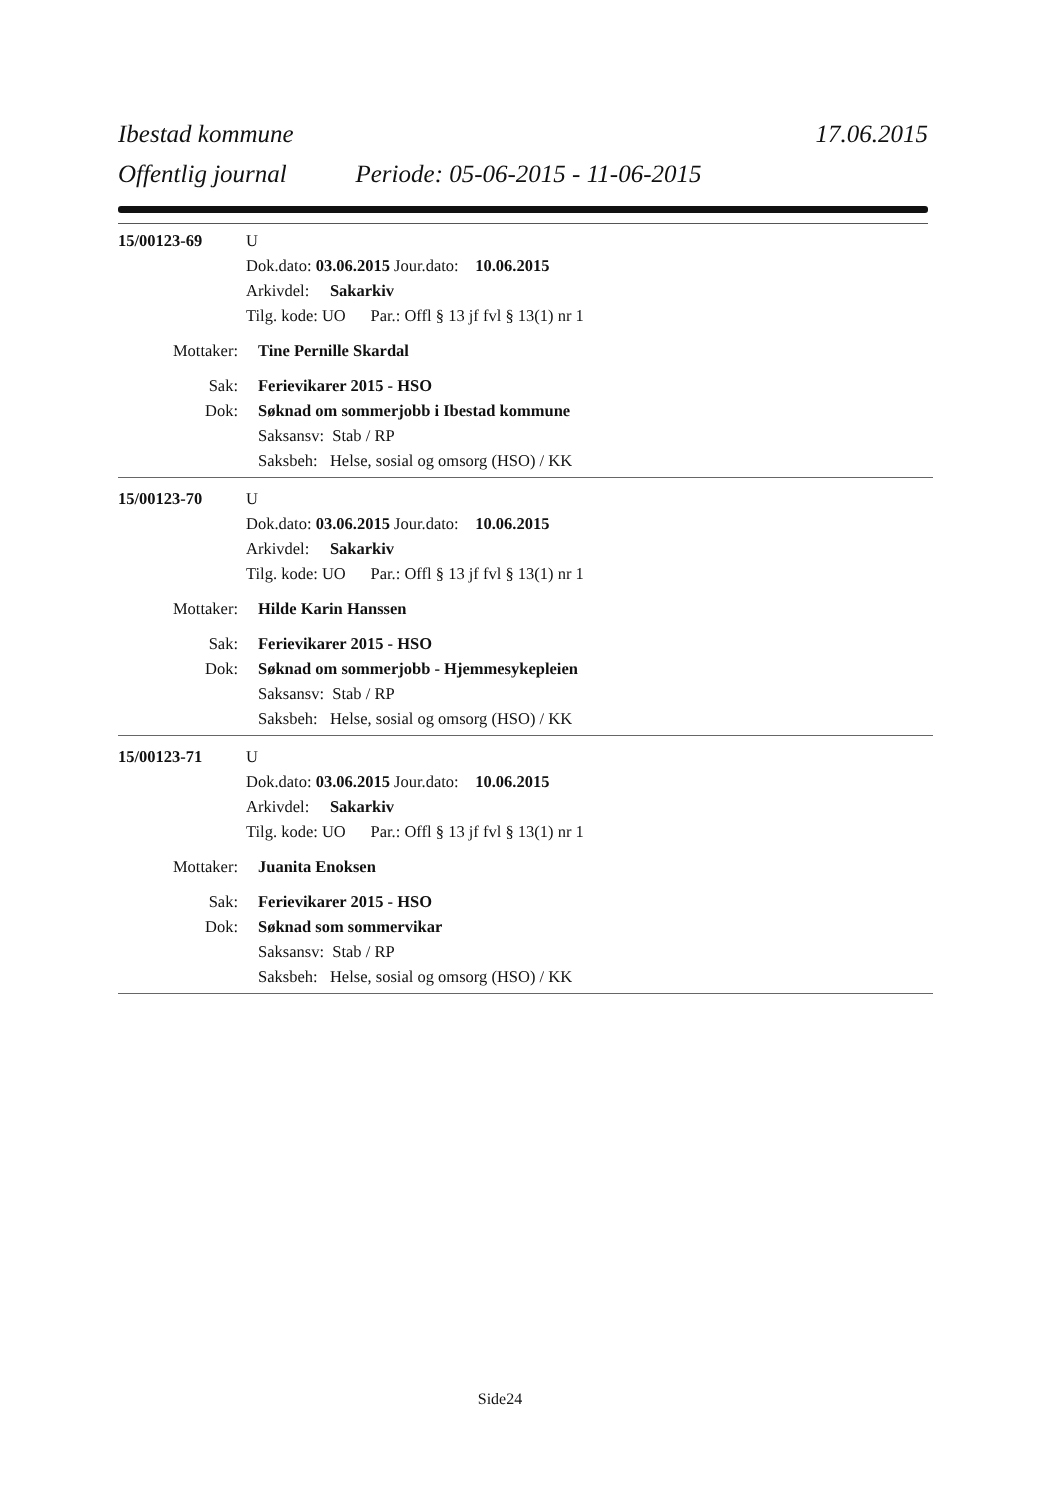Ibestad kommune 17.06.2015
Offentlig journal Periode: 05-06-2015 - 11-06-2015
15/00123-69 U
Dok.dato: 03.06.2015 Jour.dato: 10.06.2015
Arkivdel: Sakarkiv
Tilg. kode: UO Par.: Offl § 13 jf fvl § 13(1) nr 1
Mottaker: Tine Pernille Skardal
Sak: Ferievikarer 2015 - HSO
Dok: Søknad om sommerjobb i Ibestad kommune
Saksansv: Stab / RP
Saksbeh: Helse, sosial og omsorg (HSO) / KK
15/00123-70 U
Dok.dato: 03.06.2015 Jour.dato: 10.06.2015
Arkivdel: Sakarkiv
Tilg. kode: UO Par.: Offl § 13 jf fvl § 13(1) nr 1
Mottaker: Hilde Karin Hanssen
Sak: Ferievikarer 2015 - HSO
Dok: Søknad om sommerjobb - Hjemmesykepleien
Saksansv: Stab / RP
Saksbeh: Helse, sosial og omsorg (HSO) / KK
15/00123-71 U
Dok.dato: 03.06.2015 Jour.dato: 10.06.2015
Arkivdel: Sakarkiv
Tilg. kode: UO Par.: Offl § 13 jf fvl § 13(1) nr 1
Mottaker: Juanita Enoksen
Sak: Ferievikarer 2015 - HSO
Dok: Søknad som sommervikar
Saksansv: Stab / RP
Saksbeh: Helse, sosial og omsorg (HSO) / KK
Side24